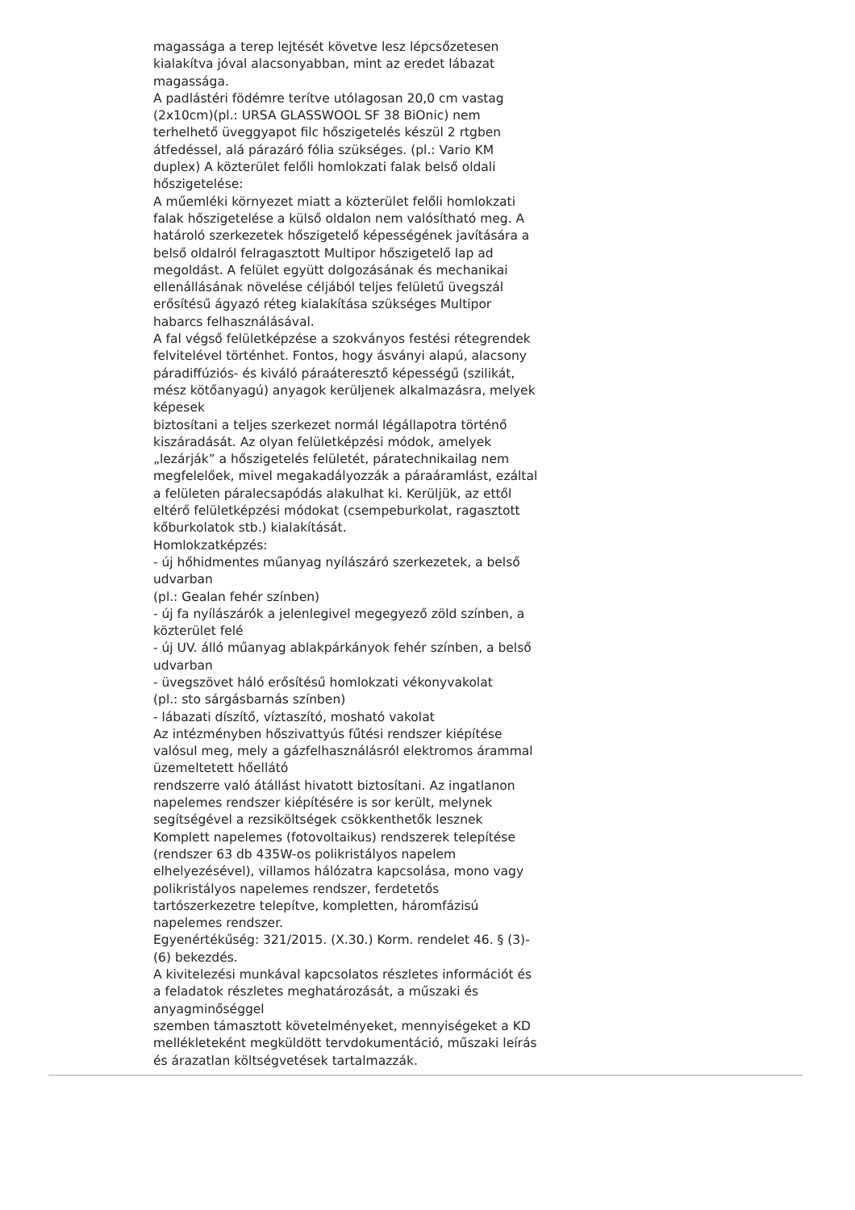magassága a terep lejtését követve lesz lépcsőzetesen
kialakítva jóval alacsonyabban, mint az eredet lábazat
magassága.
A padlástéri födémre terítve utólagosan 20,0 cm vastag
(2x10cm)(pl.: URSA GLASSWOOL SF 38 BiOnic) nem
terhelhető üveggyapot filc hőszigetelés készül 2 rtgben
átfedéssel, alá párazáró fólia szükséges. (pl.: Vario KM
duplex) A közterület felőli homlokzati falak belső oldali
hőszigetelése:
A műemléki környezet miatt a közterület felőli homlokzati
falak hőszigetelése a külső oldalon nem valósítható meg. A
határoló szerkezetek hőszigetelő képességének javítására a
belső oldalról felragasztott Multipor hőszigetelő lap ad
megoldást. A felület együtt dolgozásának és mechanikai
ellenállásának növelése céljából teljes felületű üvegszál
erősítésű ágyazó réteg kialakítása szükséges Multipor
habarcs felhasználásával.
A fal végső felületképzése a szokványos festési rétegrendek
felvitelével történhet. Fontos, hogy ásványi alapú, alacsony
páradiffúziós- és kiváló páraáteresztő képességű (szilikát,
mész kötőanyagú) anyagok kerüljenek alkalmazásra, melyek
képesek
biztosítani a teljes szerkezet normál légállapotra történő
kiszáradását. Az olyan felületképzési módok, amelyek
„lezárják” a hőszigetelés felületét, páratechnikailag nem
megfelelőek, mivel megakadályozzák a páraáramlást, ezáltal
a felületen páralecsapódás alakulhat ki. Kerüljük, az ettől
eltérő felületképzési módokat (csempeburkolat, ragasztott
kőburkolatok stb.) kialakítását.
Homlokzatképzés:
- új hőhidmentes műanyag nyílászáró szerkezetek, a belső
udvarban
(pl.: Gealan fehér színben)
- új fa nyílászárók a jelenlegivel megegyező zöld színben, a
közterület felé
- új UV. álló műanyag ablakpárkányok fehér színben, a belső
udvarban
- üvegszövet háló erősítésű homlokzati vékonyvakolat
(pl.: sto sárgásbarnás színben)
- lábazati díszítő, víztaszító, mosható vakolat
Az intézményben hőszivattyús fűtési rendszer kiépítése
valósul meg, mely a gázfelhasználásról elektromos árammal
üzemeltetett hőellátó
rendszerre való átállást hivatott biztosítani. Az ingatlanon
napelemes rendszer kiépítésére is sor került, melynek
segítségével a rezsiköltségek csökkenthetők lesznek
Komplett napelemes (fotovoltaikus) rendszerek telepítése
(rendszer 63 db 435W-os polikristályos napelem
elhelyezésével), villamos hálózatra kapcsolása, mono vagy
polikristályos napelemes rendszer, ferdetetős
tartószerkezetre telepítve, kompletten, háromfázisú
napelemes rendszer.
Egyenértékűség: 321/2015. (X.30.) Korm. rendelet 46. § (3)-
(6) bekezdés.
A kivitelezési munkával kapcsolatos részletes információt és
a feladatok részletes meghatározását, a műszaki és
anyagminőséggel
szemben támasztott követelményeket, mennyiségeket a KD
mellékleteként megküldött tervdokumentáció, műszaki leírás
és árazatlan költségvetések tartalmazzák.